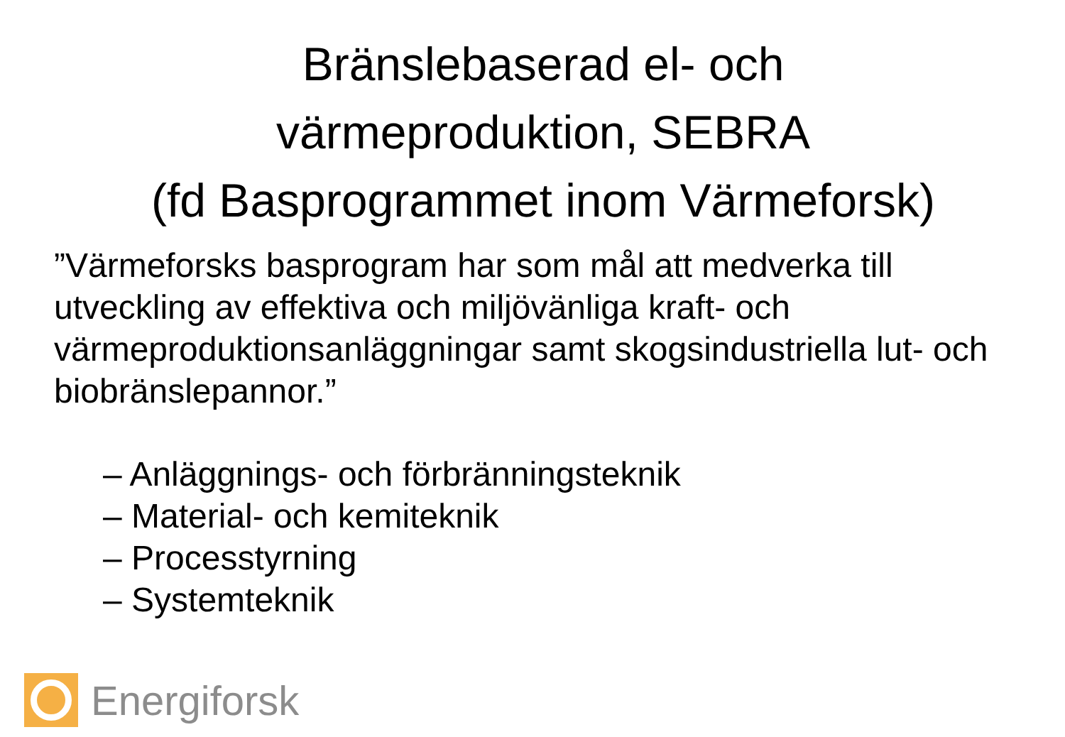Bränslebaserad el- och
värmeproduktion, SEBRA
(fd Basprogrammet inom Värmeforsk)
”Värmeforsks basprogram har som mål att medverka till utveckling av effektiva och miljövänliga kraft- och värmeproduktionsanläggningar samt skogsindustriella lut- och biobränslepannor.”
– Anläggnings- och förbränningsteknik
– Material- och kemiteknik
– Processtyrning
– Systemteknik
Energiforsk